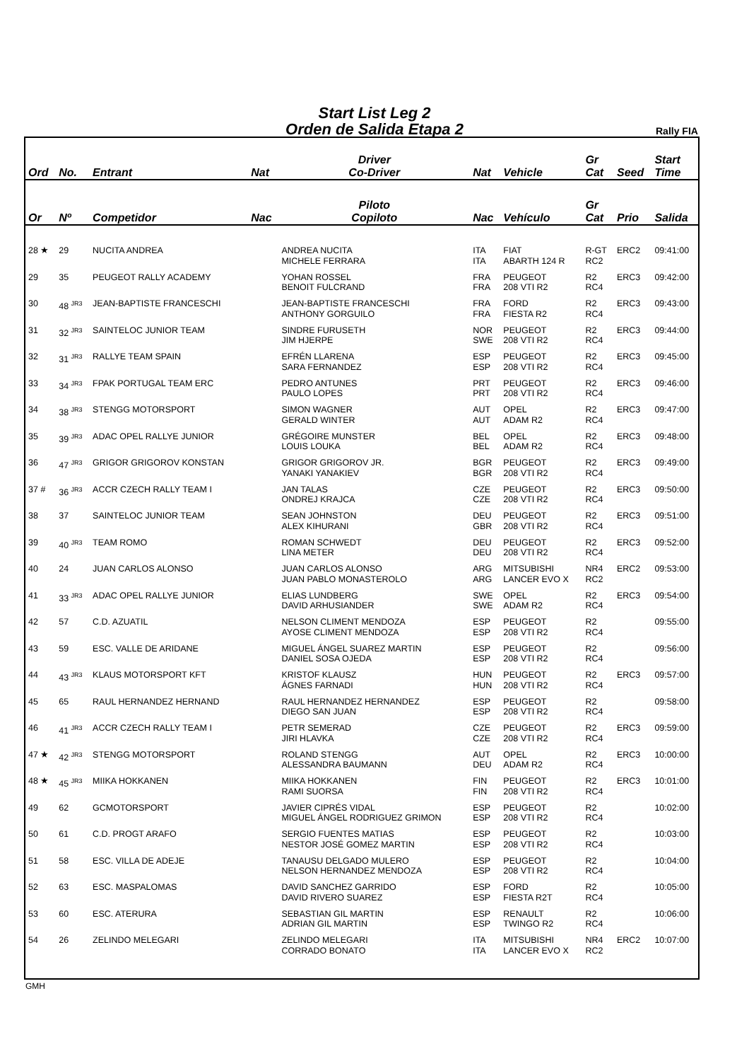Start List Leg 2
Orden de Salida Etapa 2
Rally FIA
| Ord | No. | Entrant | Nat | Driver Co-Driver | Nat | Vehicle | Gr Cat | Seed | Start Time |
| --- | --- | --- | --- | --- | --- | --- | --- | --- | --- |
| Or | Nº | Competidor | Nac | Piloto Copiloto | Nac | Vehículo | Gr Cat | Prio | Salida |
| 28 ★ | 29 | NUCITA ANDREA | | ANDREA NUCITA MICHELE FERRARA | ITA ITA | FIAT ABARTH 124 R | R-GT RC2 | ERC2 | 09:41:00 |
| 29 | 35 | PEUGEOT RALLY ACADEMY | | YOHAN ROSSEL BENOIT FULCRAND | FRA FRA | PEUGEOT 208 VTI R2 | R2 RC4 | ERC3 | 09:42:00 |
| 30 | 48 <sup>JR3</sup> | JEAN-BAPTISTE FRANCESCHI | | JEAN-BAPTISTE FRANCESCHI ANTHONY GORGUILO | FRA FRA | FORD FIESTA R2 | R2 RC4 | ERC3 | 09:43:00 |
| 31 | 32 <sup>JR3</sup> | SAINTELOC JUNIOR TEAM | | SINDRE FURUSETH JIM HJERPE | NOR SWE | PEUGEOT 208 VTI R2 | R2 RC4 | ERC3 | 09:44:00 |
| 32 | 31 <sup>JR3</sup> | RALLYE TEAM SPAIN | | EFRÉN LLARENA SARA FERNANDEZ | ESP ESP | PEUGEOT 208 VTI R2 | R2 RC4 | ERC3 | 09:45:00 |
| 33 | 34 <sup>JR3</sup> | FPAK PORTUGAL TEAM ERC | | PEDRO ANTUNES PAULO LOPES | PRT PRT | PEUGEOT 208 VTI R2 | R2 RC4 | ERC3 | 09:46:00 |
| 34 | 38 <sup>JR3</sup> | STENGG MOTORSPORT | | SIMON WAGNER GERALD WINTER | AUT AUT | OPEL ADAM R2 | R2 RC4 | ERC3 | 09:47:00 |
| 35 | 39 <sup>JR3</sup> | ADAC OPEL RALLYE JUNIOR | | GRÉGOIRE MUNSTER LOUIS LOUKA | BEL BEL | OPEL ADAM R2 | R2 RC4 | ERC3 | 09:48:00 |
| 36 | 47 <sup>JR3</sup> | GRIGOR GRIGOROV KONSTAN | | GRIGOR GRIGOROV JR. YANAKI YANAKIEV | BGR BGR | PEUGEOT 208 VTI R2 | R2 RC4 | ERC3 | 09:49:00 |
| 37 # | 36 <sup>JR3</sup> | ACCR CZECH RALLY TEAM I | | JAN TALAS ONDREJ KRAJCA | CZE CZE | PEUGEOT 208 VTI R2 | R2 RC4 | ERC3 | 09:50:00 |
| 38 | 37 | SAINTELOC JUNIOR TEAM | | SEAN JOHNSTON ALEX KIHURANI | DEU GBR | PEUGEOT 208 VTI R2 | R2 RC4 | ERC3 | 09:51:00 |
| 39 | 40 <sup>JR3</sup> | TEAM ROMO | | ROMAN SCHWEDT LINA METER | DEU DEU | PEUGEOT 208 VTI R2 | R2 RC4 | ERC3 | 09:52:00 |
| 40 | 24 | JUAN CARLOS ALONSO | | JUAN CARLOS ALONSO JUAN PABLO MONASTEROLO | ARG ARG | MITSUBISHI LANCER EVO X | NR4 RC2 | ERC2 | 09:53:00 |
| 41 | 33 <sup>JR3</sup> | ADAC OPEL RALLYE JUNIOR | | ELIAS LUNDBERG DAVID ARHUSIANDER | SWE SWE | OPEL ADAM R2 | R2 RC4 | ERC3 | 09:54:00 |
| 42 | 57 | C.D. AZUATIL | | NELSON CLIMENT MENDOZA AYOSE CLIMENT MENDOZA | ESP ESP | PEUGEOT 208 VTI R2 | R2 RC4 | | 09:55:00 |
| 43 | 59 | ESC. VALLE DE ARIDANE | | MIGUEL ÁNGEL SUAREZ MARTIN DANIEL SOSA OJEDA | ESP ESP | PEUGEOT 208 VTI R2 | R2 RC4 | | 09:56:00 |
| 44 | 43 <sup>JR3</sup> | KLAUS MOTORSPORT KFT | | KRISTOF KLAUSZ ÁGNES FARNADI | HUN HUN | PEUGEOT 208 VTI R2 | R2 RC4 | ERC3 | 09:57:00 |
| 45 | 65 | RAUL HERNANDEZ HERNAND | | RAUL HERNANDEZ HERNANDEZ DIEGO SAN JUAN | ESP ESP | PEUGEOT 208 VTI R2 | R2 RC4 | | 09:58:00 |
| 46 | 41 <sup>JR3</sup> | ACCR CZECH RALLY TEAM I | | PETR SEMERAD JIRI HLAVKA | CZE CZE | PEUGEOT 208 VTI R2 | R2 RC4 | ERC3 | 09:59:00 |
| 47 ★ | 42 <sup>JR3</sup> | STENGG MOTORSPORT | | ROLAND STENGG ALESSANDRA BAUMANN | AUT DEU | OPEL ADAM R2 | R2 RC4 | ERC3 | 10:00:00 |
| 48 ★ | 45 <sup>JR3</sup> | MIIKA HOKKANEN | | MIIKA HOKKANEN RAMI SUORSA | FIN FIN | PEUGEOT 208 VTI R2 | R2 RC4 | ERC3 | 10:01:00 |
| 49 | 62 | GCMOTORSPORT | | JAVIER CIPRÉS VIDAL MIGUEL ÁNGEL RODRIGUEZ GRIMON | ESP ESP | PEUGEOT 208 VTI R2 | R2 RC4 | | 10:02:00 |
| 50 | 61 | C.D. PROGT ARAFO | | SERGIO FUENTES MATIAS NESTOR JOSÉ GOMEZ MARTIN | ESP ESP | PEUGEOT 208 VTI R2 | R2 RC4 | | 10:03:00 |
| 51 | 58 | ESC. VILLA DE ADEJE | | TANAUSU DELGADO MULERO NELSON HERNANDEZ MENDOZA | ESP ESP | PEUGEOT 208 VTI R2 | R2 RC4 | | 10:04:00 |
| 52 | 63 | ESC. MASPALOMAS | | DAVID SANCHEZ GARRIDO DAVID RIVERO SUAREZ | ESP ESP | FORD FIESTA R2T | R2 RC4 | | 10:05:00 |
| 53 | 60 | ESC. ATERURA | | SEBASTIAN GIL MARTIN ADRIAN GIL MARTIN | ESP ESP | RENAULT TWINGO R2 | R2 RC4 | | 10:06:00 |
| 54 | 26 | ZELINDO MELEGARI | | ZELINDO MELEGARI CORRADO BONATO | ITA ITA | MITSUBISHI LANCER EVO X | NR4 RC2 | ERC2 | 10:07:00 |
GMH